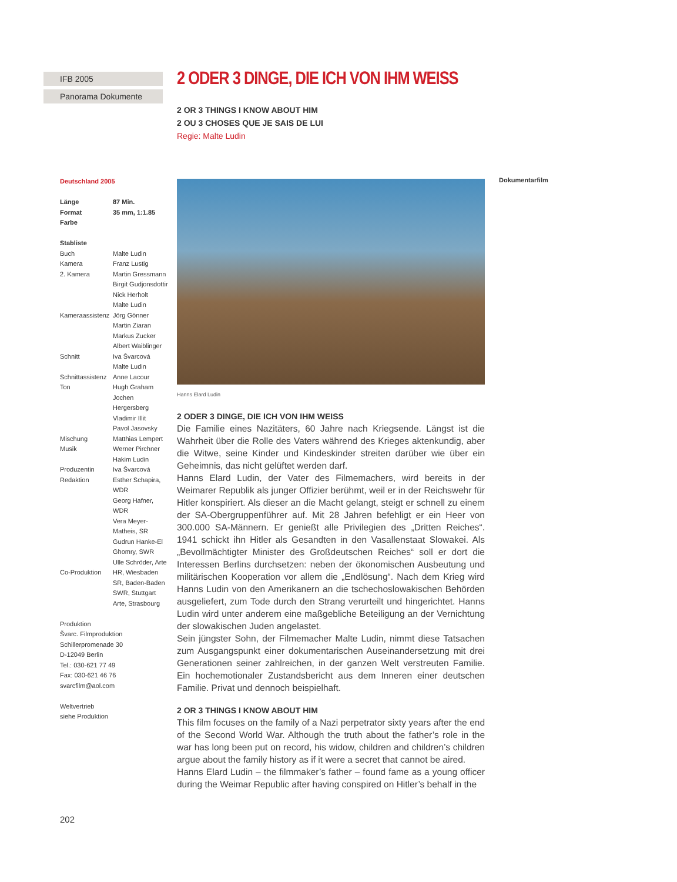IFB 2005
Panorama Dokumente
Deutschland 2005
| Länge | 87 Min. |
| Format | 35 mm, 1:1.85 |
| Farbe | |
| Stabliste | |
| Buch | Malte Ludin |
| Kamera | Franz Lustig |
| 2. Kamera | Martin Gressmann Birgit Gudjonsdottir Nick Herholt Malte Ludin |
| Kameraassistenz | Jörg Gönner Martin Ziaran Markus Zucker Albert Waiblinger |
| Schnitt | Iva Švarcová Malte Ludin |
| Schnittassistenz | Anne Lacour |
| Ton | Hugh Graham Jochen Hergersberg Vladimir Illit Pavol Jasovsky |
| Mischung | Matthias Lempert |
| Musik | Werner Pirchner Hakim Ludin |
| Produzentin | Iva Švarcová |
| Redaktion | Esther Schapira, WDR Georg Hafner, WDR Vera Meyer-Matheis, SR Gudrun Hanke-El Ghomry, SWR Ulle Schröder, Arte |
| Co-Produktion | HR, Wiesbaden SR, Baden-Baden SWR, Stuttgart Arte, Strasbourg |
Produktion
Švarc. Filmproduktion
Schillerpromenade 30
D-12049 Berlin
Tel.: 030-621 77 49
Fax: 030-621 46 76
svarcfilm@aol.com
Weltvertrieb
siehe Produktion
2 ODER 3 DINGE, DIE ICH VON IHM WEISS
2 OR 3 THINGS I KNOW ABOUT HIM
2 OU 3 CHOSES QUE JE SAIS DE LUI
Regie: Malte Ludin
Hanns Elard Ludin
2 ODER 3 DINGE, DIE ICH VON IHM WEISS
Die Familie eines Nazitäters, 60 Jahre nach Kriegsende. Längst ist die Wahrheit über die Rolle des Vaters während des Krieges aktenkundig, aber die Witwe, seine Kinder und Kindeskinder streiten darüber wie über ein Geheimnis, das nicht gelüftet werden darf.
Hanns Elard Ludin, der Vater des Filmemachers, wird bereits in der Weimarer Republik als junger Offizier berühmt, weil er in der Reichswehr für Hitler konspiriert. Als dieser an die Macht gelangt, steigt er schnell zu einem der SA-Obergruppenführer auf. Mit 28 Jahren befehligt er ein Heer von 300.000 SA-Männern. Er genießt alle Privilegien des „Dritten Reiches“. 1941 schickt ihn Hitler als Gesandten in den Vasallenstaat Slowakei. Als „Bevollmächtigter Minister des Großdeutschen Reiches“ soll er dort die Interessen Berlins durchsetzen: neben der ökonomischen Ausbeutung und militärischen Kooperation vor allem die „Endlösung“. Nach dem Krieg wird Hanns Ludin von den Amerikanern an die tschechoslowakischen Behörden ausgeliefert, zum Tode durch den Strang verurteilt und hingerichtet. Hanns Ludin wird unter anderem eine maßgebliche Beteiligung an der Vernichtung der slowakischen Juden angelastet.
Sein jüngster Sohn, der Filmemacher Malte Ludin, nimmt diese Tatsachen zum Ausgangspunkt einer dokumentarischen Auseinandersetzung mit drei Generationen seiner zahlreichen, in der ganzen Welt verstreuten Familie. Ein hochemotionaler Zustandsbericht aus dem Inneren einer deutschen Familie. Privat und dennoch beispielhaft.
2 OR 3 THINGS I KNOW ABOUT HIM
This film focuses on the family of a Nazi perpetrator sixty years after the end of the Second World War. Although the truth about the father’s role in the war has long been put on record, his widow, children and children’s children argue about the family history as if it were a secret that cannot be aired.
Hanns Elard Ludin – the filmmaker’s father – found fame as a young officer during the Weimar Republic after having conspired on Hitler’s behalf in the
Dokumentarfilm
202